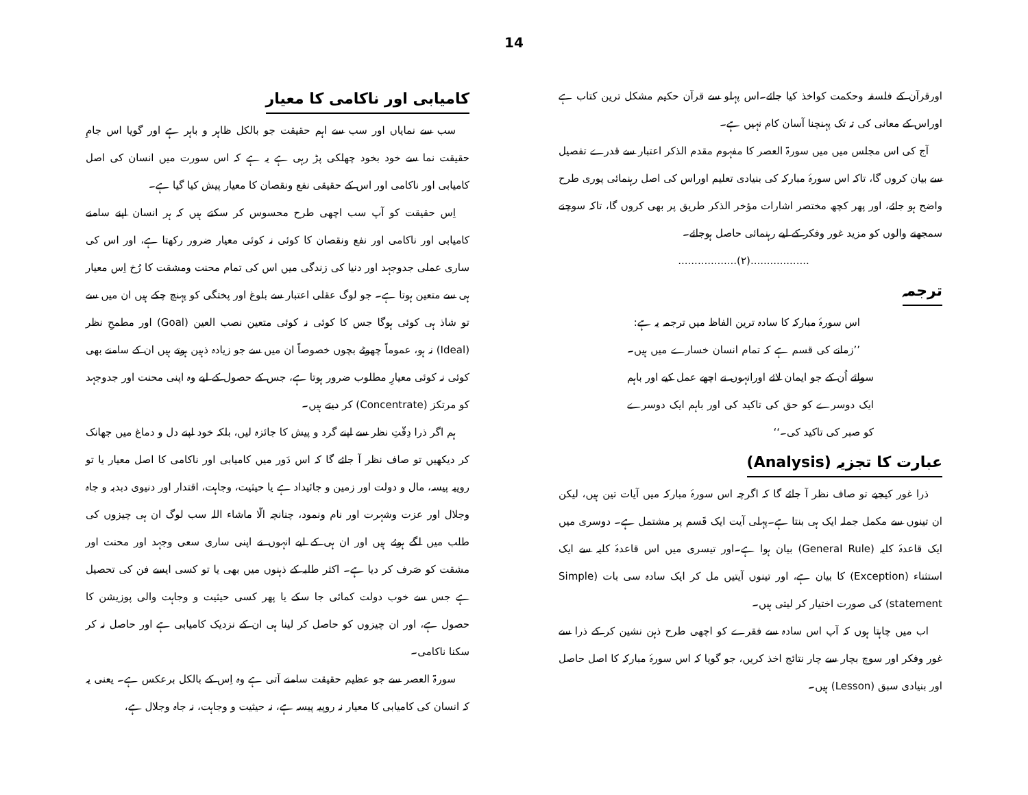14
اورقرآن کے فلسفہ وحکمت کواخذ کیا جائے۔اس پہلو سے قرآن حکیم مشکل ترین کتاب ہے اوراس کے معانی کی تہ تک پہنچنا آسان کام نہیں ہے۔
آج کی اس مجلس میں میں سورۃ العصر کا مفہوم مقدم الذکر اعتبار سے قدرے تفصیل سے بیان کروں گا، تاکہ اس سورۂ مبارکہ کی بنیادی تعلیم اوراس کی اصل رہنمائی پوری طرح واضح ہو جائے، اور پھر کچھ مختصر اشارات مؤخر الذکر طریق پر بھی کروں گا، تاکہ سوچنے سمجھنے والوں کو مزید غور وفکر کے لیے رہنمائی حاصل ہوجائے۔
..................(۲)..................
ترجمہ
اس سورۂ مبارکہ کا سادہ ترین الفاظ میں ترجمہ یہ ہے:
’’زمانے کی قسم ہے کہ تمام انسان خسارے میں ہیں۔سوائے اُن کے جو ایمان لائے اورانہوں نے اچھے عمل کیے اور باہم ایک دوسرے کو حق کی تاکید کی اور باہم ایک دوسرے کو صبر کی تاکید کی۔‘‘
عبارت کا تجزیہ (Analysis)
ذرا غور کیجیے تو صاف نظر آ جائے گا کہ اگرچہ اس سورۂ مبارکہ میں آیات تین ہیں، لیکن ان تینوں سے مکمل جملہ ایک ہی بنتا ہے۔پہلی آیت ایک قَسم پر مشتمل ہے۔ دوسری میں ایک قاعدۂ کلیہ (General Rule) بیان ہوا ہے۔اور تیسری میں اس قاعدۂ کلیہ سے ایک استثناء (Exception) کا بیان ہے، اور تینوں آیتیں مل کر ایک سادہ سی بات (Simple statement) کی صورت اختیار کر لیتی ہیں۔
اب میں چاہتا ہوں کہ آپ اس سادہ سے فقرے کو اچھی طرح ذہن نشین کر کے ذرا سے غور وفکر اور سوچ بچار سے چار نتائج اخذ کریں، جو گویا کہ اس سورۂ مبارکہ کا اصل حاصل اور بنیادی سبق (Lesson) ہیں۔
کامیابی اور ناکامی کا معیار
سب سے نمایاں اور سب سے اہم حقیقت جو بالکل ظاہر و باہر ہے اور گویا اس جامِ حقیقت نما سے خود بخود چھلکی پڑ رہی ہے یہ ہے کہ اس سورت میں انسان کی اصل کامیابی اور ناکامی اور اس کے حقیقی نفع ونقصان کا معیار پیش کیا گیا ہے۔
اِس حقیقت کو آپ سب اچھی طرح محسوس کر سکتے ہیں کہ ہر انسان اپنے سامنے کامیابی اور ناکامی اور نفع ونقصان کا کوئی نہ کوئی معیار ضرور رکھتا ہے، اور اس کی ساری عملی جدوجہد اور دنیا کی زندگی میں اس کی تمام محنت ومشقت کا رُخ اِس معیار ہی سے متعین ہوتا ہے۔ جو لوگ عقلی اعتبار سے بلوغ اور پختگی کو پہنچ چکے ہیں ان میں سے تو شاذ ہی کوئی ہوگا جس کا کوئی نہ کوئی متعین نصب العین (Goal) اور مطمحِ نظر (Ideal) نہ ہو، عموماً چھوٹے بچوں خصوصاً ان میں سے جو زیادہ ذہین ہوتے ہیں ان کے سامنے بھی کوئی نہ کوئی معیارِ مطلوب ضرور ہوتا ہے، جس کے حصول کے لیے وہ اپنی محنت اور جدوجہد کو مرتکز (Concentrate) کر دیتے ہیں۔
ہم اگر ذرا دِقّتِ نظر سے اپنے گرد و پیش کا جائزہ لیں، بلکہ خود اپنے دل و دماغ میں جھانک کر دیکھیں تو صاف نظر آ جائے گا کہ اس دَور میں کامیابی اور ناکامی کا اصل معیار یا تو روپیہ پیسہ، مال و دولت اور زمین و جائیداد ہے یا حیثیت، وجاہت، اقتدار اور دنیوی دبدبہ و جاہ وجلال اور عزت وشہرت اور نام ونمود، چنانچہ الّا ماشاء اللہ سب لوگ ان ہی چیزوں کی طلب میں لگے ہوئے ہیں اور ان ہی کے لیے انہوں نے اپنی ساری سعی وجہد اور محنت اور مشقت کو صَرف کر دیا ہے۔ اکثر طلبہ کے ذہنوں میں بھی یا تو کسی ایسے فن کی تحصیل ہے جس سے خوب دولت کمائی جا سکے یا پھر کسی حیثیت و وجاہت والی پوزیشن کا حصول ہے، اور ان چیزوں کو حاصل کر لینا ہی ان کے نزدیک کامیابی ہے اور حاصل نہ کر سکنا ناکامی۔
سورۃ العصر سے جو عظیم حقیقت سامنے آتی ہے وہ اِس کے بالکل برعکس ہے۔ یعنی یہ کہ انسان کی کامیابی کا معیار نہ روپیہ پیسہ ہے، نہ حیثیت و وجاہت، نہ جاہ وجلال ہے،